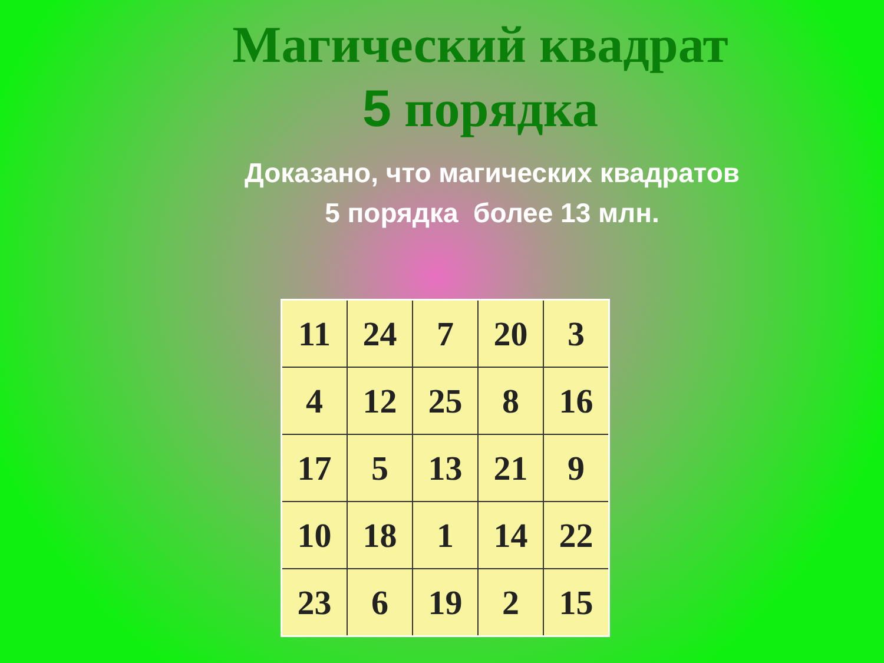Магический квадрат
5 порядка
Доказано, что магических квадратов
5 порядка более 13 млн.
| 11 | 24 | 7 | 20 | 3 |
| 4 | 12 | 25 | 8 | 16 |
| 17 | 5 | 13 | 21 | 9 |
| 10 | 18 | 1 | 14 | 22 |
| 23 | 6 | 19 | 2 | 15 |